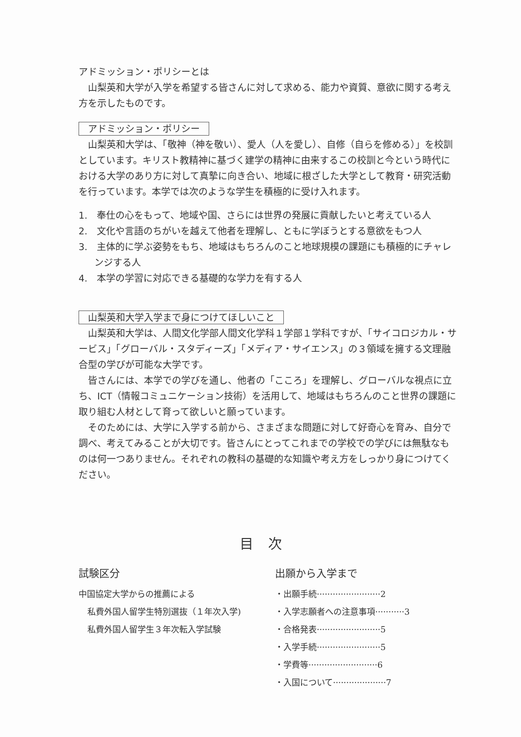アドミッション・ポリシーとは
山梨英和大学が入学を希望する皆さんに対して求める、能力や資質、意欲に関する考え方を示したものです。
アドミッション・ポリシー
山梨英和大学は、「敬神（神を敬い）、愛人（人を愛し）、自修（自らを修める）」を校訓としています。キリスト教精神に基づく建学の精神に由来するこの校訓と今という時代における大学のあり方に対して真摯に向き合い、地域に根ざした大学として教育・研究活動を行っています。本学では次のような学生を積極的に受け入れます。
1.　奉仕の心をもって、地域や国、さらには世界の発展に貢献したいと考えている人
2.　文化や言語のちがいを越えて他者を理解し、ともに学ぼうとする意欲をもつ人
3.　主体的に学ぶ姿勢をもち、地域はもちろんのこと地球規模の課題にも積極的にチャレンジする人
4.　本学の学習に対応できる基礎的な学力を有する人
山梨英和大学入学まで身につけてほしいこと
山梨英和大学は、人間文化学部人間文化学科１学部１学科ですが、「サイコロジカル・サービス」「グローバル・スタディーズ」「メディア・サイエンス」の３領域を擁する文理融合型の学びが可能な大学です。
皆さんには、本学での学びを通し、他者の「こころ」を理解し、グローバルな視点に立ち、ICT（情報コミュニケーション技術）を活用して、地域はもちろんのこと世界の課題に取り組む人材として育って欲しいと願っています。
そのためには、大学に入学する前から、さまざまな問題に対して好奇心を育み、自分で調べ、考えてみることが大切です。皆さんにとってこれまでの学校での学びには無駄なものは何一つありません。それぞれの教科の基礎的な知識や考え方をしっかり身につけてください。
目次
試験区分
中国協定大学からの推薦による
私費外国人留学生特別選抜（１年次入学)
私費外国人留学生３年次転入学試験
出願から入学まで
・出願手続························2
・入学志願者への注意事項···········3
・合格発表························5
・入学手続························5
・学費等··························6
・入国について····················7